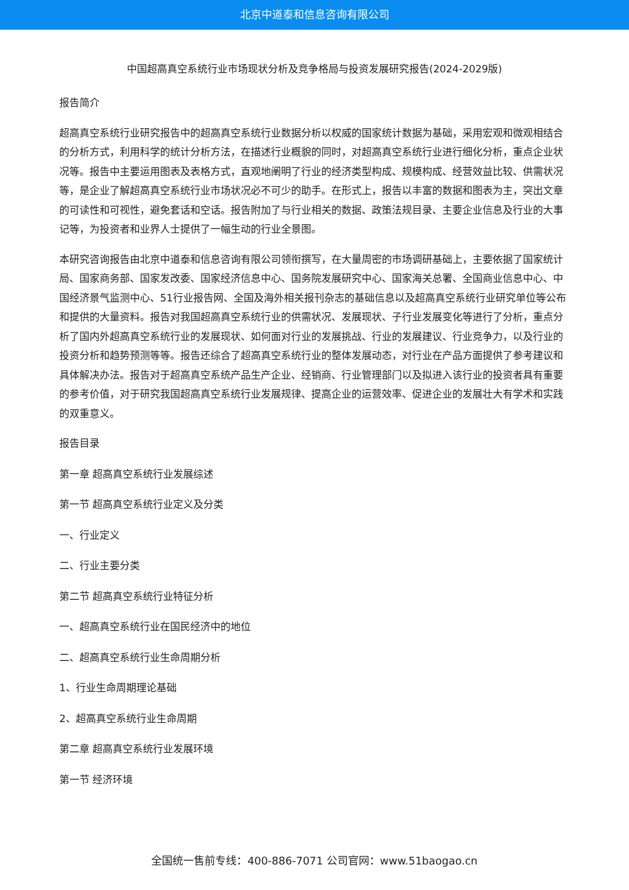北京中道泰和信息咨询有限公司
中国超高真空系统行业市场现状分析及竞争格局与投资发展研究报告(2024-2029版)
报告简介
超高真空系统行业研究报告中的超高真空系统行业数据分析以权威的国家统计数据为基础，采用宏观和微观相结合的分析方式，利用科学的统计分析方法，在描述行业概貌的同时，对超高真空系统行业进行细化分析，重点企业状况等。报告中主要运用图表及表格方式，直观地阐明了行业的经济类型构成、规模构成、经营效益比较、供需状况等，是企业了解超高真空系统行业市场状况必不可少的助手。在形式上，报告以丰富的数据和图表为主，突出文章的可读性和可视性，避免套话和空话。报告附加了与行业相关的数据、政策法规目录、主要企业信息及行业的大事记等，为投资者和业界人士提供了一幅生动的行业全景图。
本研究咨询报告由北京中道泰和信息咨询有限公司领衔撰写，在大量周密的市场调研基础上，主要依据了国家统计局、国家商务部、国家发改委、国家经济信息中心、国务院发展研究中心、国家海关总署、全国商业信息中心、中国经济景气监测中心、51行业报告网、全国及海外相关报刊杂志的基础信息以及超高真空系统行业研究单位等公布和提供的大量资料。报告对我国超高真空系统行业的供需状况、发展现状、子行业发展变化等进行了分析，重点分析了国内外超高真空系统行业的发展现状、如何面对行业的发展挑战、行业的发展建议、行业竞争力，以及行业的投资分析和趋势预测等等。报告还综合了超高真空系统行业的整体发展动态，对行业在产品方面提供了参考建议和具体解决办法。报告对于超高真空系统产品生产企业、经销商、行业管理部门以及拟进入该行业的投资者具有重要的参考价值，对于研究我国超高真空系统行业发展规律、提高企业的运营效率、促进企业的发展壮大有学术和实践的双重意义。
报告目录
第一章 超高真空系统行业发展综述
第一节 超高真空系统行业定义及分类
一、行业定义
二、行业主要分类
第二节 超高真空系统行业特征分析
一、超高真空系统行业在国民经济中的地位
二、超高真空系统行业生命周期分析
1、行业生命周期理论基础
2、超高真空系统行业生命周期
第二章 超高真空系统行业发展环境
第一节 经济环境
全国统一售前专线：400-886-7071 公司官网：www.51baogao.cn